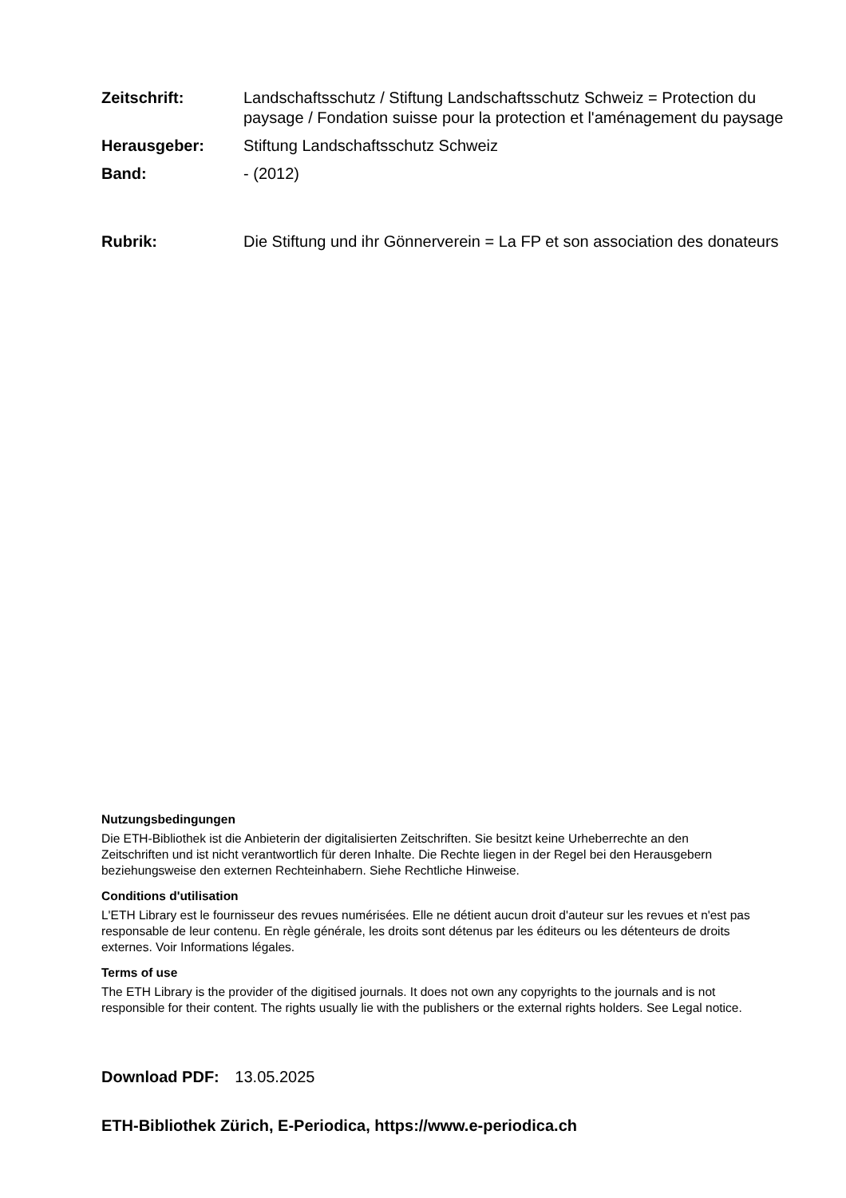Zeitschrift: Landschaftsschutz / Stiftung Landschaftsschutz Schweiz = Protection du paysage / Fondation suisse pour la protection et l'aménagement du paysage
Herausgeber: Stiftung Landschaftsschutz Schweiz
Band: - (2012)
Rubrik: Die Stiftung und ihr Gönnerverein = La FP et son association des donateurs
Nutzungsbedingungen
Die ETH-Bibliothek ist die Anbieterin der digitalisierten Zeitschriften. Sie besitzt keine Urheberrechte an den Zeitschriften und ist nicht verantwortlich für deren Inhalte. Die Rechte liegen in der Regel bei den Herausgebern beziehungsweise den externen Rechteinhabern. Siehe Rechtliche Hinweise.
Conditions d'utilisation
L'ETH Library est le fournisseur des revues numérisées. Elle ne détient aucun droit d'auteur sur les revues et n'est pas responsable de leur contenu. En règle générale, les droits sont détenus par les éditeurs ou les détenteurs de droits externes. Voir Informations légales.
Terms of use
The ETH Library is the provider of the digitised journals. It does not own any copyrights to the journals and is not responsible for their content. The rights usually lie with the publishers or the external rights holders. See Legal notice.
Download PDF: 13.05.2025
ETH-Bibliothek Zürich, E-Periodica, https://www.e-periodica.ch